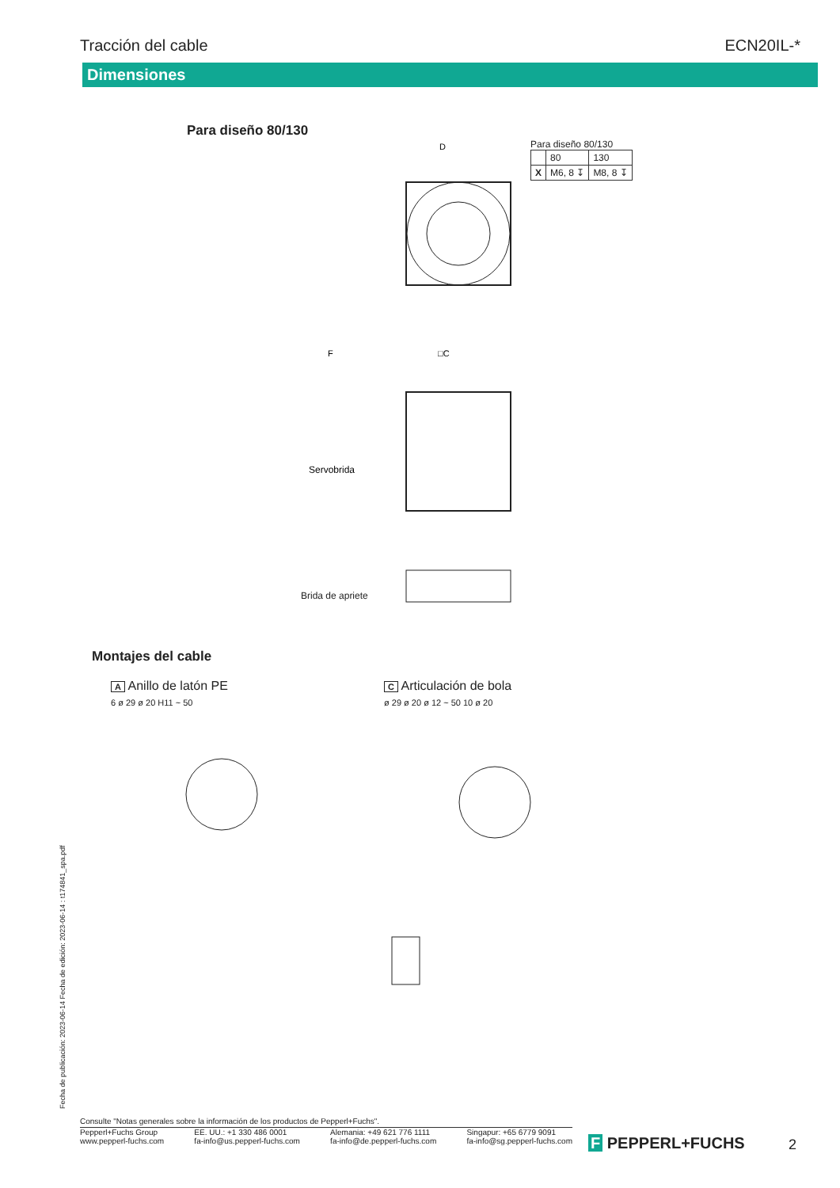Tracción del cable ECN20IL-*
Dimensiones
Para diseño 80/130
D
□C
F
Servobrida
Para diseño 80/130
| | 80 | 130 |
| X | M6, 8 ↧ | M8, 8 ↧ |
Brida de apriete
Montajes del cable
A Anillo de latón PE
6 ø 29 ø 20 H11 ~ 50
C Articulación de bola
ø 29 ø 20 ø 12 ~ 50 10 ø 20
Fecha de publicación: 2023-06-14 Fecha de edición: 2023-06-14 : t174841_spa.pdf
Consulte "Notas generales sobre la información de los productos de Pepperl+Fuchs".
Pepperl+Fuchs Group
www.pepperl-fuchs.com
EE. UU.: +1 330 486 0001
fa-info@us.pepperl-fuchs.com
Alemania: +49 621 776 1111
fa-info@de.pepperl-fuchs.com
Singapur: +65 6779 9091
fa-info@sg.pepperl-fuchs.com
F PEPPERL+FUCHS 2